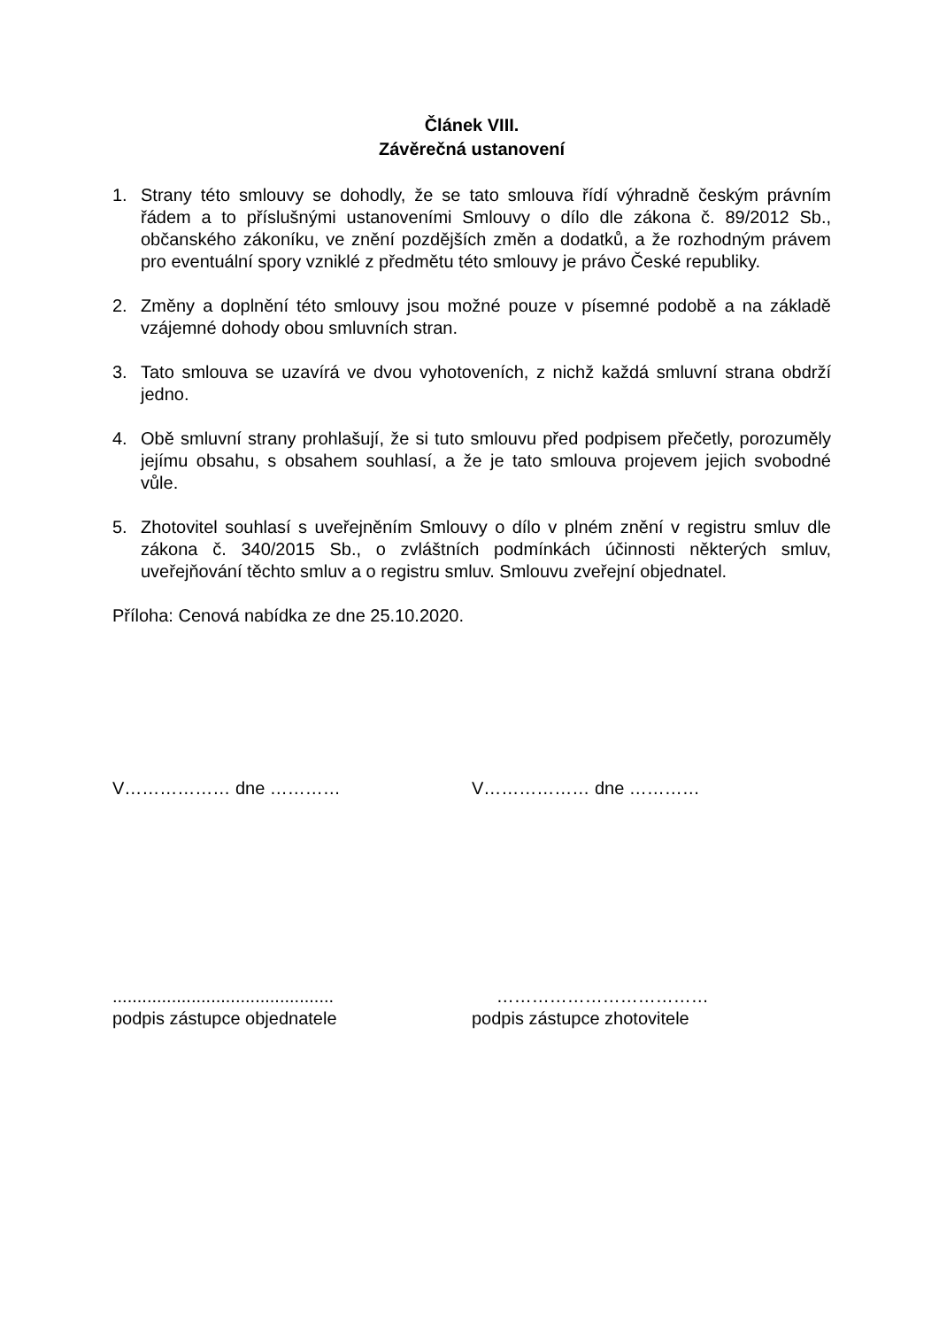Článek VIII.
Závěrečná ustanovení
1. Strany této smlouvy se dohodly, že se tato smlouva řídí výhradně českým právním řádem a to příslušnými ustanoveními Smlouvy o dílo dle zákona č. 89/2012 Sb., občanského zákoníku, ve znění pozdějších změn a dodatků, a že rozhodným právem pro eventuální spory vzniklé z předmětu této smlouvy je právo České republiky.
2. Změny a doplnění této smlouvy jsou možné pouze v písemné podobě a na základě vzájemné dohody obou smluvních stran.
3. Tato smlouva se uzavírá ve dvou vyhotoveních, z nichž každá smluvní strana obdrží jedno.
4. Obě smluvní strany prohlašují, že si tuto smlouvu před podpisem přečetly, porozuměly jejímu obsahu, s obsahem souhlasí, a že je tato smlouva projevem jejich svobodné vůle.
5. Zhotovitel souhlasí s uveřejněním Smlouvy o dílo v plném znění v registru smluv dle zákona č. 340/2015 Sb., o zvláštních podmínkách účinnosti některých smluv, uveřejňování těchto smluv a o registru smluv. Smlouvu zveřejní objednatel.
Příloha: Cenová nabídka ze dne 25.10.2020.
V……………… dne ………… V……………… dne …………
.............................................
podpis zástupce objednatele
………………………………
podpis zástupce zhotovitele